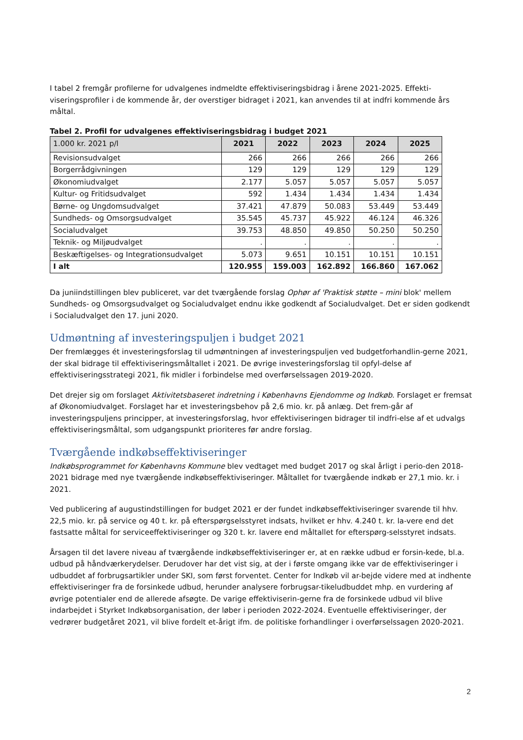I tabel 2 fremgår profilerne for udvalgenes indmeldte effektiviseringsbidrag i årene 2021-2025. Effekti-viseringsprofiler i de kommende år, der overstiger bidraget i 2021, kan anvendes til at indfri kommende års måltal.
Tabel 2. Profil for udvalgenes effektiviseringsbidrag i budget 2021
| 1.000 kr. 2021 p/l | 2021 | 2022 | 2023 | 2024 | 2025 |
| --- | --- | --- | --- | --- | --- |
| Revisionsudvalget | 266 | 266 | 266 | 266 | 266 |
| Borgerrådgivningen | 129 | 129 | 129 | 129 | 129 |
| Økonomiudvalget | 2.177 | 5.057 | 5.057 | 5.057 | 5.057 |
| Kultur- og Fritidsudvalget | 592 | 1.434 | 1.434 | 1.434 | 1.434 |
| Børne- og Ungdomsudvalget | 37.421 | 47.879 | 50.083 | 53.449 | 53.449 |
| Sundheds- og Omsorgsudvalget | 35.545 | 45.737 | 45.922 | 46.124 | 46.326 |
| Socialudvalget | 39.753 | 48.850 | 49.850 | 50.250 | 50.250 |
| Teknik- og Miljøudvalget | . | . | . | . | . |
| Beskæftigelses- og Integrationsudvalget | 5.073 | 9.651 | 10.151 | 10.151 | 10.151 |
| I alt | 120.955 | 159.003 | 162.892 | 166.860 | 167.062 |
Da juniindstillingen blev publiceret, var det tværgående forslag Ophør af 'Praktisk støtte – mini blok' mellem Sundheds- og Omsorgsudvalget og Socialudvalget endnu ikke godkendt af Socialudvalget. Det er siden godkendt i Socialudvalget den 17. juni 2020.
Udmøntning af investeringspuljen i budget 2021
Der fremlægges ét investeringsforslag til udmøntningen af investeringspuljen ved budgetforhandlin-gerne 2021, der skal bidrage til effektiviseringsmåltallet i 2021. De øvrige investeringsforslag til opfyl-delse af effektiviseringsstrategi 2021, fik midler i forbindelse med overførselssagen 2019-2020.
Det drejer sig om forslaget Aktivitetsbaseret indretning i Københavns Ejendomme og Indkøb. Forslaget er fremsat af Økonomiudvalget. Forslaget har et investeringsbehov på 2,6 mio. kr. på anlæg. Det frem-går af investeringspuljens principper, at investeringsforslag, hvor effektiviseringen bidrager til indfri-else af et udvalgs effektiviseringsmåltal, som udgangspunkt prioriteres før andre forslag.
Tværgående indkøbseffektiviseringer
Indkøbsprogrammet for Københavns Kommune blev vedtaget med budget 2017 og skal årligt i perio-den 2018-2021 bidrage med nye tværgående indkøbseffektiviseringer. Måltallet for tværgående indkøb er 27,1 mio. kr. i 2021.
Ved publicering af augustindstillingen for budget 2021 er der fundet indkøbseffektiviseringer svarende til hhv. 22,5 mio. kr. på service og 40 t. kr. på efterspørgselsstyret indsats, hvilket er hhv. 4.240 t. kr. la-vere end det fastsatte måltal for serviceeffektiviseringer og 320 t. kr. lavere end måltallet for efterspørg-selsstyret indsats.
Årsagen til det lavere niveau af tværgående indkøbseffektiviseringer er, at en række udbud er forsin-kede, bl.a. udbud på håndværkerydelser. Derudover har det vist sig, at der i første omgang ikke var de effektiviseringer i udbuddet af forbrugsartikler under SKI, som først forventet. Center for Indkøb vil ar-bejde videre med at indhente effektiviseringer fra de forsinkede udbud, herunder analysere forbrugsar-tikeludbuddet mhp. en vurdering af øvrige potentialer end de allerede afsøgte. De varige effektiviserin-gerne fra de forsinkede udbud vil blive indarbejdet i Styrket Indkøbsorganisation, der løber i perioden 2022-2024. Eventuelle effektiviseringer, der vedrører budgetåret 2021, vil blive fordelt et-årigt ifm. de politiske forhandlinger i overførselssagen 2020-2021.
2